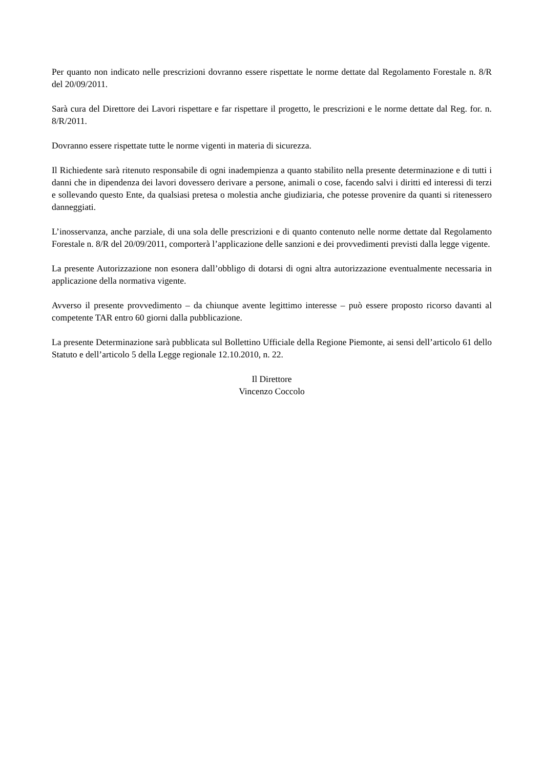Per quanto non indicato nelle prescrizioni dovranno essere rispettate le norme dettate dal Regolamento Forestale n. 8/R del 20/09/2011.
Sarà cura del Direttore dei Lavori rispettare e far rispettare il progetto, le prescrizioni e le norme dettate dal Reg. for. n. 8/R/2011.
Dovranno essere rispettate tutte le norme vigenti in materia di sicurezza.
Il Richiedente sarà ritenuto responsabile di ogni inadempienza a quanto stabilito nella presente determinazione e di tutti i danni che in dipendenza dei lavori dovessero derivare a persone, animali o cose, facendo salvi i diritti ed interessi di terzi e sollevando questo Ente, da qualsiasi pretesa o molestia anche giudiziaria, che potesse provenire da quanti si ritenessero danneggiati.
L’inosservanza, anche parziale, di una sola delle prescrizioni e di quanto contenuto nelle norme dettate dal Regolamento Forestale n. 8/R del 20/09/2011, comporterà l’applicazione delle sanzioni e dei provvedimenti previsti dalla legge vigente.
La presente Autorizzazione non esonera dall’obbligo di dotarsi di ogni altra autorizzazione eventualmente necessaria in applicazione della normativa vigente.
Avverso il presente provvedimento – da chiunque avente legittimo interesse – può essere proposto ricorso davanti al competente TAR entro 60 giorni dalla pubblicazione.
La presente Determinazione sarà pubblicata sul Bollettino Ufficiale della Regione Piemonte, ai sensi dell’articolo 61 dello Statuto e dell’articolo 5 della Legge regionale 12.10.2010, n. 22.
Il Direttore
Vincenzo Coccolo